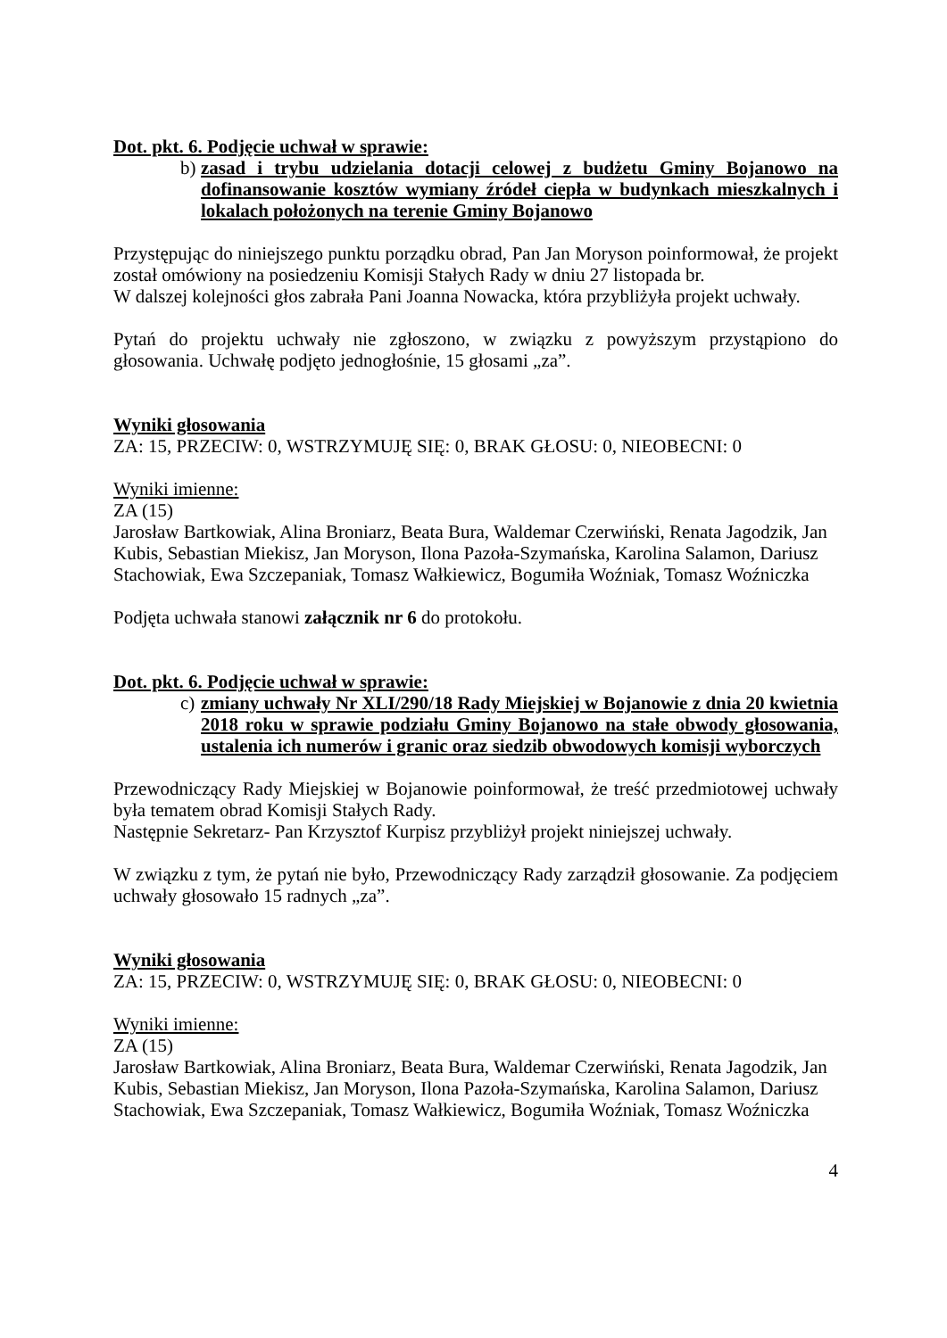Dot. pkt. 6. Podjęcie uchwał w sprawie:
b) zasad i trybu udzielania dotacji celowej z budżetu Gminy Bojanowo na dofinansowanie kosztów wymiany źródeł ciepła w budynkach mieszkalnych i lokalach położonych na terenie Gminy Bojanowo
Przystępując do niniejszego punktu porządku obrad, Pan Jan Moryson poinformował, że projekt został omówiony na posiedzeniu Komisji Stałych Rady w dniu 27 listopada br.
W dalszej kolejności głos zabrała Pani Joanna Nowacka, która przybliżyła projekt uchwały.
Pytań do projektu uchwały nie zgłoszono, w związku z powyższym przystąpiono do głosowania. Uchwałę podjęto jednogłośnie, 15 głosami „za”.
Wyniki głosowania
ZA: 15, PRZECIW: 0, WSTRZYMUJĘ SIĘ: 0, BRAK GŁOSU: 0, NIEOBECNI: 0
Wyniki imienne:
ZA (15)
Jarosław Bartkowiak, Alina Broniarz, Beata Bura, Waldemar Czerwiński, Renata Jagodzik, Jan Kubis, Sebastian Miekisz, Jan Moryson, Ilona Pazoła-Szymańska, Karolina Salamon, Dariusz Stachowiak, Ewa Szczepaniak, Tomasz Wałkiewicz, Bogumiła Woźniak, Tomasz Woźniczka
Podjęta uchwała stanowi załącznik nr 6 do protokołu.
Dot. pkt. 6. Podjęcie uchwał w sprawie:
c) zmiany uchwały Nr XLI/290/18 Rady Miejskiej w Bojanowie z dnia 20 kwietnia 2018 roku w sprawie podziału Gminy Bojanowo na stałe obwody głosowania, ustalenia ich numerów i granic oraz siedzib obwodowych komisji wyborczych
Przewodniczący Rady Miejskiej w Bojanowie poinformował, że treść przedmiotowej uchwały była tematem obrad Komisji Stałych Rady.
Następnie Sekretarz- Pan Krzysztof Kurpisz przybliżył projekt niniejszej uchwały.
W związku z tym, że pytań nie było, Przewodniczący Rady zarządził głosowanie. Za podjęciem uchwały głosowało 15 radnych „za”.
Wyniki głosowania
ZA: 15, PRZECIW: 0, WSTRZYMUJĘ SIĘ: 0, BRAK GŁOSU: 0, NIEOBECNI: 0
Wyniki imienne:
ZA (15)
Jarosław Bartkowiak, Alina Broniarz, Beata Bura, Waldemar Czerwiński, Renata Jagodzik, Jan Kubis, Sebastian Miekisz, Jan Moryson, Ilona Pazoła-Szymańska, Karolina Salamon, Dariusz Stachowiak, Ewa Szczepaniak, Tomasz Wałkiewicz, Bogumiła Woźniak, Tomasz Woźniczka
4